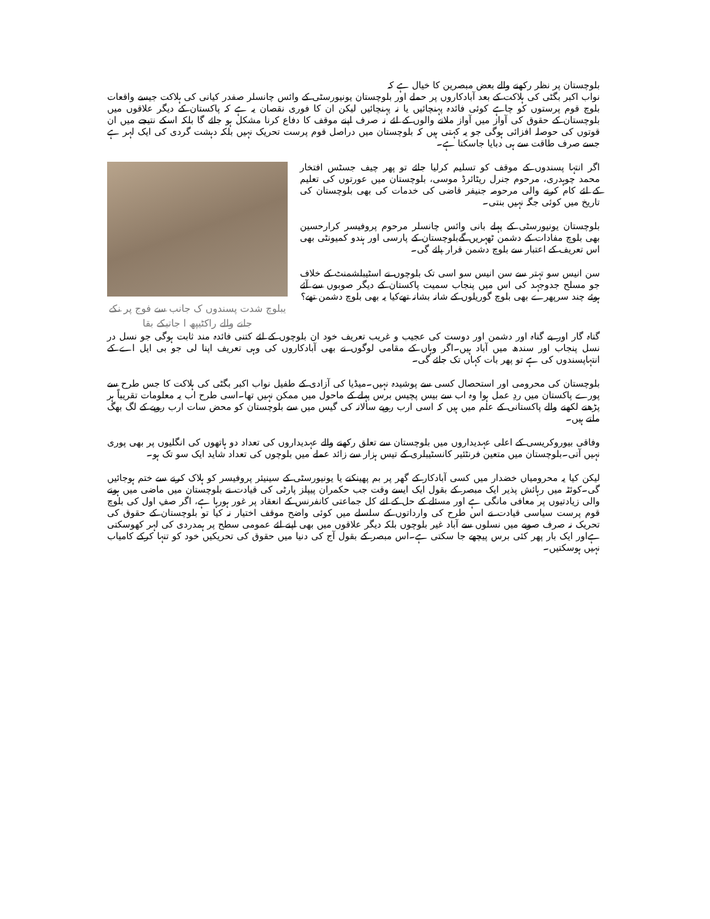بلوچستان پر نظر رکھنے والے بعض مبصرین کا خیال ہے کہ
نواب اکبر بگٹی کی ہلاکت کے بعد آبادکاروں پر حملے اور بلوچستان یونیورسٹی کے وائس چانسلر صفدر کیانی کی ہلاکت جیسے واقعات بلوچ قوم پرستوں کو چاہے کوئی فائدہ پہنچائیں یا نہ پہنچائیں لیکن ان کا فوری نقصان یہ ہے کہ پاکستان کے دیگر علاقوں میں بلوچستان کے حقوق کی آواز میں آواز ملانے والوں کے لئے نہ صرف اپنے موقف کا دفاع کرنا مشکل ہو جائے گا بلکہ اسکے نتیجے میں ان قوتوں کی حوصلہ افزائی ہوگی جو یہ کہتی ہیں کہ بلوچستان میں دراصل قوم پرست تحریک نہیں بلکہ دہشت گردی کی ایک لہر ہے جسے صرف طاقت سے ہی دبایا جاسکتا ہے۔
اگر انتہا پسندوں کے موقف کو تسلیم کرلیا جائے تو پھر چیف جسٹس افتخار محمد چوہدری، مرحوم جنرل ریٹائرڈ موسی، بلوچستان میں عورتوں کی تعلیم کے لئے کام کرنے والی مرحومہ جنیفر قاضی کی خدمات کی بھی بلوچستان کی تاریخ میں کوئی جگہ نہیں بنتی۔
بلوچستان یونیورسٹی کے پہلے بانی وائس چانسلر مرحوم پروفیسر کرارحسین بھی بلوچ مفادات کے دشمن ٹھہریں گےبلوچستان کے پارسی اور ہندو کمیونٹی بھی اس تعریف کے اعتبار سے بلوچ دشمن قرار پائے گی۔
سن انیس سو تہتر سے سن انیس سو اسی تک بلوچوں نے اسٹیبلشمنٹ کے خلاف جو مسلح جدوجہد کی اس میں پنجاب سمیت پاکستان کے دیگر صوبوں سے آئے ہوئے چند سرپھرے بھی بلوچ گوریلوں کے شانہ بشانہ تھےکیا یہ بھی بلوچ دشمن تھے؟
یبلوچ شدت پسندوں ک جانب سے فوج پر نکے جانے والے راکٹیپھ ا جاتیکے بقا
گناہ گار اور بے گناہ اور دشمن اور دوست کی عجیب و غریب تعریف خود ان بلوچوں کے لئے کتنی فائدہ مند ثابت ہوگی جو نسل در نسل پنجاب اور سندھ میں آباد ہیں۔اگر وہاں کے مقامی لوگوں نے بھی آبادکاروں کی وہی تعریف اپنا لی جو بی ایل اے کے انتہاپسندوں کی ہے تو پھر بات کہاں تک جائے گی۔
بلوچستان کی محرومی اور استحصال کسی سے پوشیدہ نہیں۔میڈیا کی آزادی کے طفیل نواب اکبر بگٹی کی ہلاکت کا جس طرح سے پورے پاکستان میں ردِ عمل ہوا وہ اب سے بیس پچیس برس پہلے کے ماحول میں ممکن نہیں تھا۔اسی طرح اب یہ معلومات تقریباً ہر پڑھنے لکھنے والے پاکستانی کے علم میں ہیں کہ اسی ارب روپے سالانہ کی گیس میں سے بلوچستان کو محض سات ارب روپے کے لگ بھگ ملتے ہیں۔
وفاقی بیوروکریسی کے اعلی عہدیداروں میں بلوچستان سے تعلق رکھنے والے عہدیداروں کی تعداد دو ہاتھوں کی انگلیوں پر بھی پوری نہیں آتی۔بلوچستان میں متعین فرنٹئیر کانسٹیبلری کے تیس ہزار سے زائد عملے میں بلوچوں کی تعداد شاید ایک سو تک ہو۔
لیکن کیا یہ محرومیاں خضدار میں کسی آبادکار کے گھر پر بم پھینکنے یا یونیورسٹی کے سینیئر پروفیسر کو ہلاک کرنے سے ختم ہوجائیں گی۔کوئٹہ میں رہائش پذیر ایک مبصر کے بقول ایک ایسے وقت جب حکمران پیپلز پارٹی کی قیادت نے بلوچستان میں ماضی میں ہونے والی زیادتیوں پر معافی مانگی ہے اور مسئلے کے حل کے لئے کل جماعتی کانفرنس کے انعقاد پر غور ہورہا ہے، اگر صفِ اول کی بلوچ قوم پرست سیاسی قیادت نے اس طرح کی وارداتوں کے سلسلے میں کوئی واضح موقف اختیار نہ کیا تو بلوچستان کے حقوق کی تحریک نہ صرف صوبے میں نسلوں سے آباد غیر بلوچوں بلکہ دیگر علاقوں میں بھی اپنے لئے عمومی سطح پر ہمدردی کی لہر کھوسکتی ہےاور ایک بار پھر کئی برس پیچھے جا سکتی ہے۔اس مبصر کے بقول آج کی دنیا میں حقوق کی تحریکیں خود کو تنہا کرکے کامیاب نہیں ہوسکتیں۔